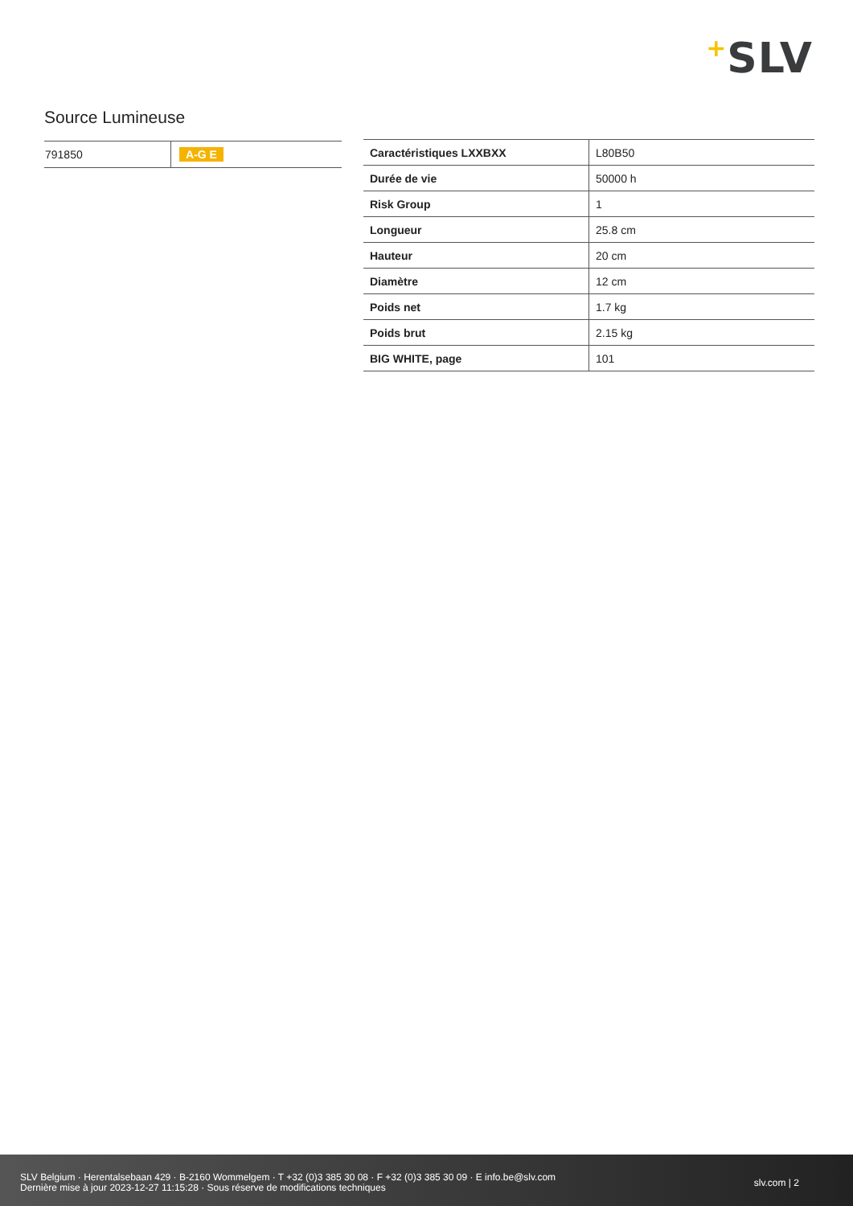+SLV
Source Lumineuse
| 791850 | A-G E |
| Caractéristiques LXXBXX | L80B50 |
| Durée de vie | 50000 h |
| Risk Group | 1 |
| Longueur | 25.8 cm |
| Hauteur | 20 cm |
| Diamètre | 12 cm |
| Poids net | 1.7 kg |
| Poids brut | 2.15 kg |
| BIG WHITE, page | 101 |
SLV Belgium · Herentalsebaan 429 · B-2160 Wommelgem · T +32 (0)3 385 30 08 · F +32 (0)3 385 30 09 · E info.be@slv.com
Dernière mise à jour 2023-12-27 11:15:28 · Sous réserve de modifications techniques
slv.com | 2